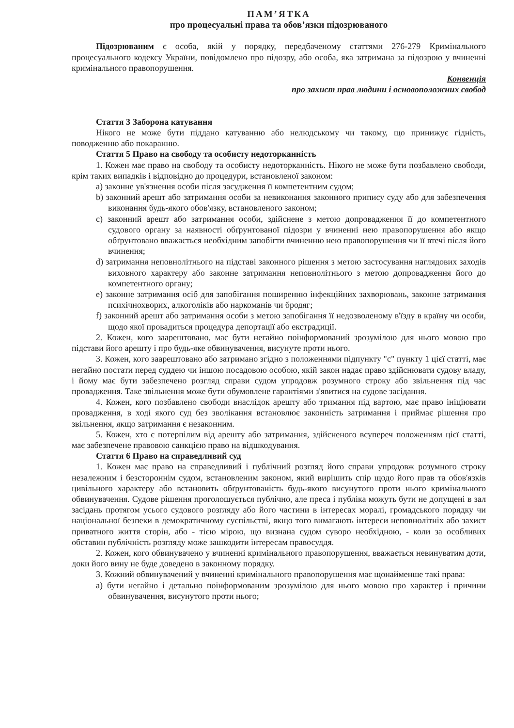ПАМ’ЯТКА
про процесуальні права та обов’язки підозрюваного
Підозрюваним є особа, якій у порядку, передбаченому статтями 276-279 Кримінального процесуального кодексу України, повідомлено про підозру, або особа, яка затримана за підозрою у вчиненні кримінального правопорушення.
Конвенція
про захист прав людини і основоположних свобод
Стаття 3 Заборона катування
Нікого не може бути піддано катуванню або нелюдському чи такому, що принижує гідність, поводженню або покаранню.
Стаття 5 Право на свободу та особисту недоторканність
1. Кожен має право на свободу та особисту недоторканність. Нікого не може бути позбавлено свободи, крім таких випадків і відповідно до процедури, встановленої законом:
a) законне ув'язнення особи після засудження її компетентним судом;
b) законний арешт або затримання особи за невиконання законного припису суду або для забезпечення виконання будь-якого обов'язку, встановленого законом;
c) законний арешт або затримання особи, здійснене з метою допровадження її до компетентного судового органу за наявності обґрунтованої підозри у вчиненні нею правопорушення або якщо обґрунтовано вважається необхідним запобігти вчиненню нею правопорушення чи її втечі після його вчинення;
d) затримання неповнолітнього на підставі законного рішення з метою застосування наглядових заходів виховного характеру або законне затримання неповнолітнього з метою допровадження його до компетентного органу;
e) законне затримання осіб для запобігання поширенню інфекційних захворювань, законне затримання психічнохворих, алкоголіків або наркоманів чи бродяг;
f) законний арешт або затримання особи з метою запобігання її недозволеному в'їзду в країну чи особи, щодо якої провадиться процедура депортації або екстрадиції.
2. Кожен, кого заарештовано, має бути негайно поінформований зрозумілою для нього мовою про підстави його арешту і про будь-яке обвинувачення, висунуте проти нього.
3. Кожен, кого заарештовано або затримано згідно з положеннями підпункту "с" пункту 1 цієї статті, має негайно постати перед суддею чи іншою посадовою особою, якій закон надає право здійснювати судову владу, і йому має бути забезпечено розгляд справи судом упродовж розумного строку або звільнення під час провадження. Таке звільнення може бути обумовлене гарантіями з'явитися на судове засідання.
4. Кожен, кого позбавлено свободи внаслідок арешту або тримання під вартою, має право ініціювати провадження, в ході якого суд без зволікання встановлює законність затримання і приймає рішення про звільнення, якщо затримання є незаконним.
5. Кожен, хто є потерпілим від арешту або затримання, здійсненого всупереч положенням цієї статті, має забезпечене правовою санкцією право на відшкодування.
Стаття 6 Право на справедливий суд
1. Кожен має право на справедливий і публічний розгляд його справи упродовж розумного строку незалежним і безстороннім судом, встановленим законом, який вирішить спір щодо його прав та обов'язків цивільного характеру або встановить обґрунтованість будь-якого висунутого проти нього кримінального обвинувачення. Судове рішення проголошується публічно, але преса і публіка можуть бути не допущені в зал засідань протягом усього судового розгляду або його частини в інтересах моралі, громадського порядку чи національної безпеки в демократичному суспільстві, якщо того вимагають інтереси неповнолітніх або захист приватного життя сторін, або - тією мірою, що визнана судом суворо необхідною, - коли за особливих обставин публічність розгляду може зашкодити інтересам правосуддя.
2. Кожен, кого обвинувачено у вчиненні кримінального правопорушення, вважається невинуватим доти, доки його вину не буде доведено в законному порядку.
3. Кожний обвинувачений у вчиненні кримінального правопорушення має щонайменше такі права:
a) бути негайно і детально поінформованим зрозумілою для нього мовою про характер і причини обвинувачення, висунутого проти нього;